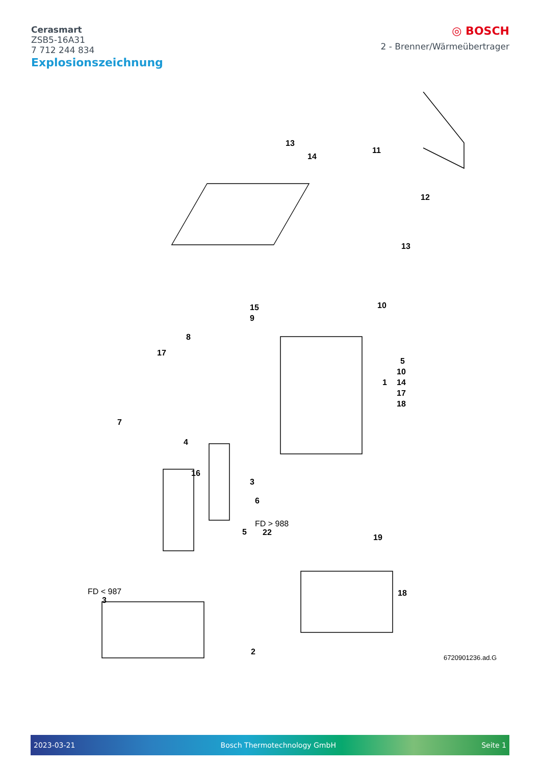Cerasmart
ZSB5-16A31
7 712 244 834
◎ BOSCH
2 - Brenner/Wärmeübertrager
Explosionszeichnung
13
14
11
12
13
10
15
9
8
17
5
10
1
14
17
18
7
4
16
3
6
5
FD > 988
22
19
18
FD < 987
3
2
6720901236.ad.G
2023-03-21 Bosch Thermotechnology GmbH Seite 1